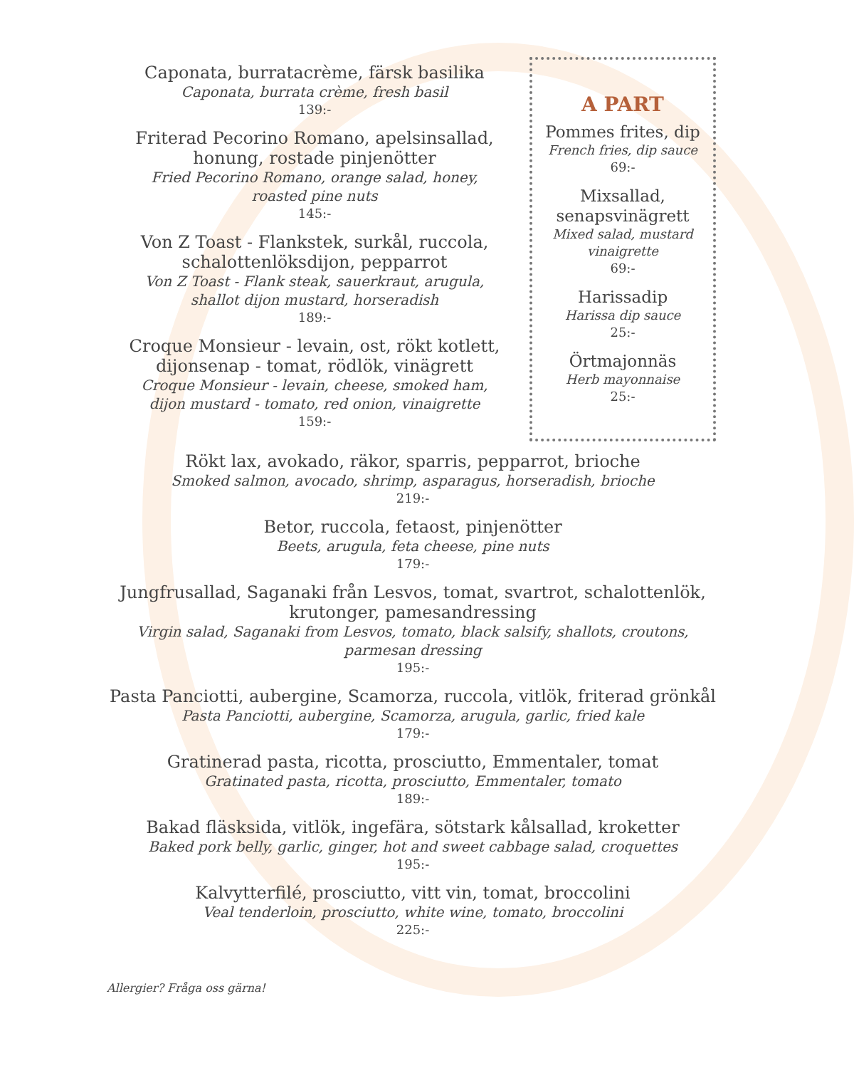Caponata, burratacrème, färsk basilika
Caponata, burrata crème, fresh basil
139:-
Friterad Pecorino Romano, apelsinsallad, honung, rostade pinjenötter
Fried Pecorino Romano, orange salad, honey, roasted pine nuts
145:-
Von Z Toast - Flankstek, surkål, ruccola, schalottenlöksdijon, pepparrot
Von Z Toast - Flank steak, sauerkraut, arugula, shallot dijon mustard, horseradish
189:-
Croque Monsieur - levain, ost, rökt kotlett, dijonsenap - tomat, rödlök, vinägrett
Croque Monsieur - levain, cheese, smoked ham, dijon mustard - tomato, red onion, vinaigrette
159:-
A PART
Pommes frites, dip
French fries, dip sauce
69:-
Mixsallad, senapsvinägrett
Mixed salad, mustard vinaigrette
69:-
Harissadip
Harissa dip sauce
25:-
Örtmajonnäs
Herb mayonnaise
25:-
Rökt lax, avokado, räkor, sparris, pepparrot, brioche
Smoked salmon, avocado, shrimp, asparagus, horseradish, brioche
219:-
Betor, ruccola, fetaost, pinjenötter
Beets, arugula, feta cheese, pine nuts
179:-
Jungfrusallad, Saganaki från Lesvos, tomat, svartrot, schalottenlök, krutonger, pamesandressing
Virgin salad, Saganaki from Lesvos, tomato, black salsify, shallots, croutons, parmesan dressing
195:-
Pasta Panciotti, aubergine, Scamorza, ruccola, vitlök, friterad grönkål
Pasta Panciotti, aubergine, Scamorza, arugula, garlic, fried kale
179:-
Gratinerad pasta, ricotta, prosciutto, Emmentaler, tomat
Gratinated pasta, ricotta, prosciutto, Emmentaler, tomato
189:-
Bakad fläsksida, vitlök, ingefära, sötstark kålsallad, kroketter
Baked pork belly, garlic, ginger, hot and sweet cabbage salad, croquettes
195:-
Kalvytterfilé, prosciutto, vitt vin, tomat, broccolini
Veal tenderloin, prosciutto, white wine, tomato, broccolini
225:-
Allergier? Fråga oss gärna!